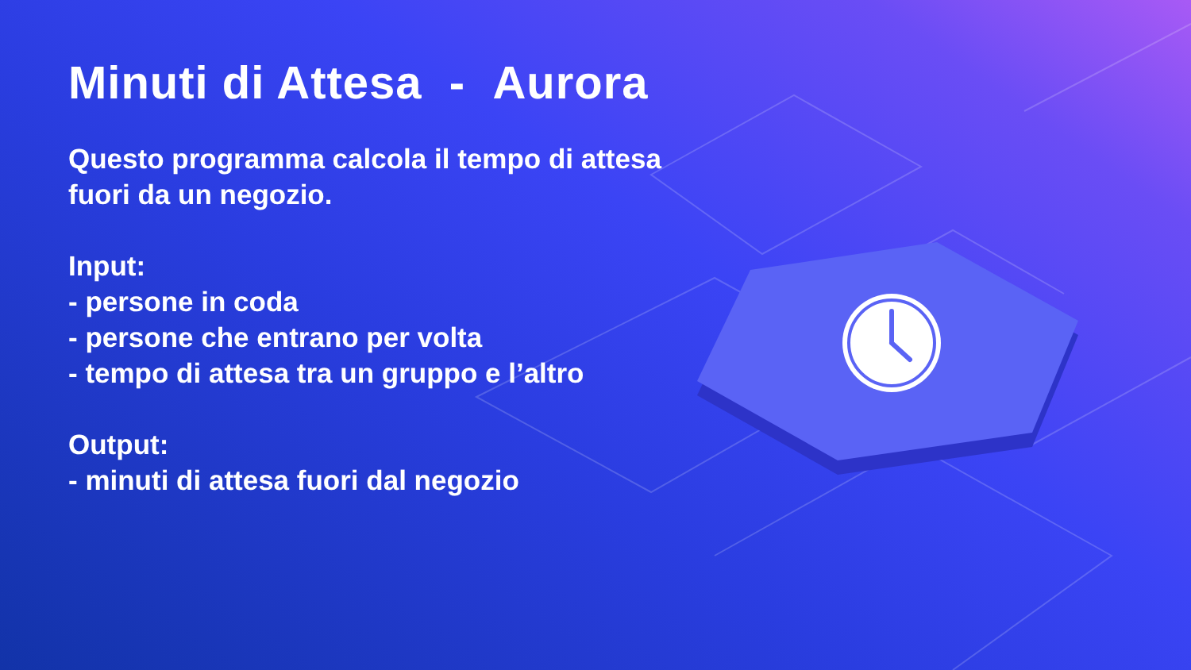Minuti di Attesa - Aurora
Questo programma calcola il tempo di attesa fuori da un negozio.
Input:
- persone in coda
- persone che entrano per volta
- tempo di attesa tra un gruppo e l’altro
Output:
- minuti di attesa fuori dal negozio